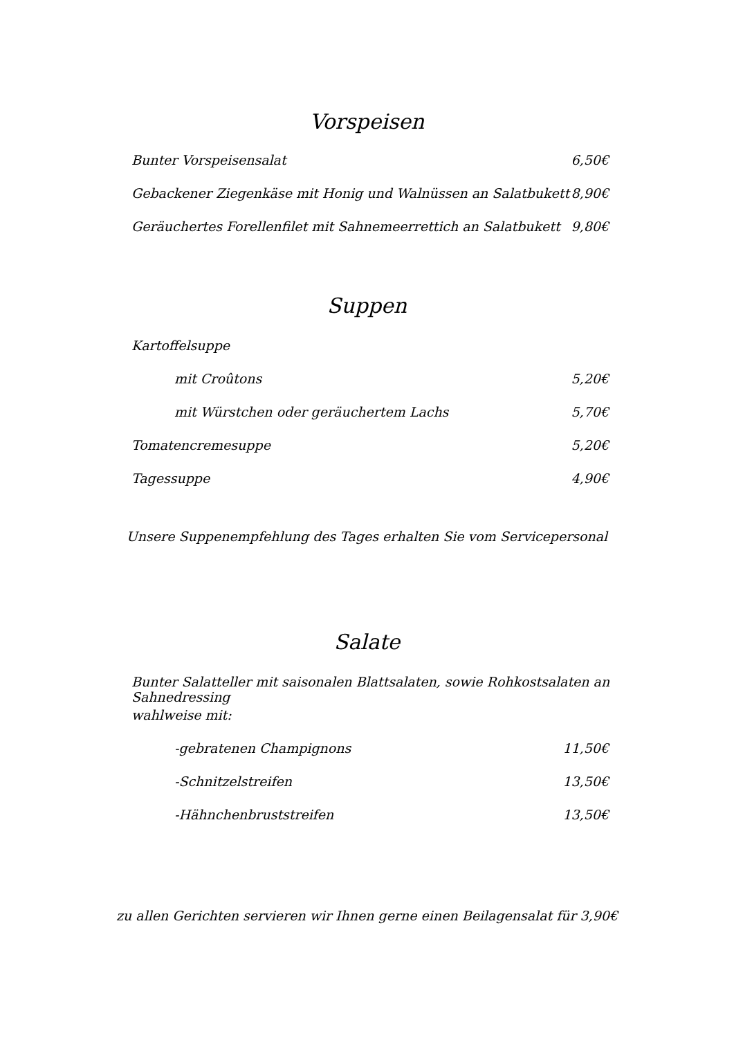Vorspeisen
Bunter Vorspeisensalat 6,50€
Gebackener Ziegenkäse mit Honig und Walnüssen an Salatbukett 8,90€
Geräuchertes Forellenfilet mit Sahnemeerrettich an Salatbukett 9,80€
Suppen
Kartoffelsuppe
mit Croûtons 5,20€
mit Würstchen oder geräuchertem Lachs 5,70€
Tomatencremesuppe 5,20€
Tagessuppe 4,90€
Unsere Suppenempfehlung des Tages erhalten Sie vom Servicepersonal
Salate
Bunter Salatteller mit saisonalen Blattsalaten, sowie Rohkostsalaten an Sahnedressing
wahlweise mit:
-gebratenen Champignons 11,50€
-Schnitzelstreifen 13,50€
-Hähnchenbruststreifen 13,50€
zu allen Gerichten servieren wir Ihnen gerne einen Beilagensalat für 3,90€